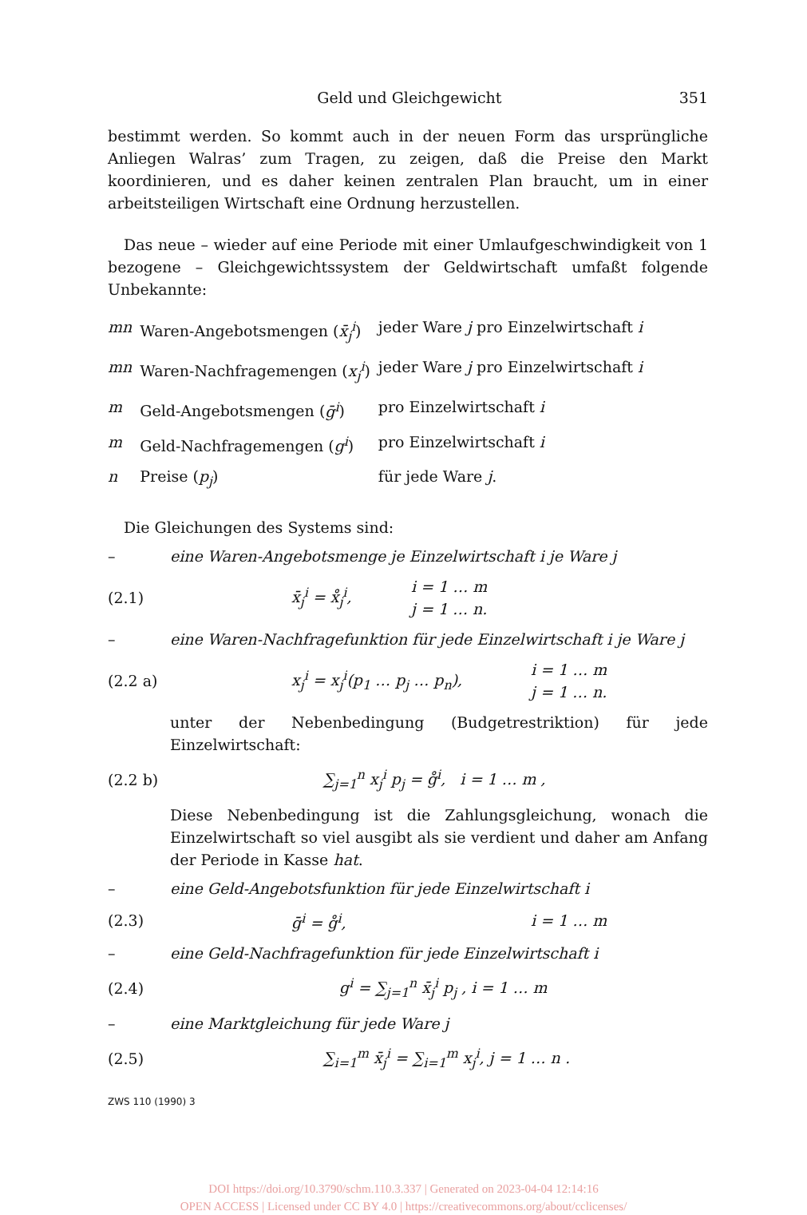Geld und Gleichgewicht 351
bestimmt werden. So kommt auch in der neuen Form das ursprüngliche Anliegen Walras’ zum Tragen, zu zeigen, daß die Preise den Markt koordinieren, und es daher keinen zentralen Plan braucht, um in einer arbeitsteiligen Wirtschaft eine Ordnung herzustellen.
Das neue – wieder auf eine Periode mit einer Umlaufgeschwindigkeit von 1 bezogene – Gleichgewichtssystem der Geldwirtschaft umfaßt folgende Unbekannte:
| mn | Waren-Angebotsmengen ( x̄<sub>j</sub><sup>i</sup> ) | jeder Ware j pro Einzelwirtschaft i |
| mn | Waren-Nachfragemengen ( x<sub>j</sub><sup>i</sup> ) | jeder Ware j pro Einzelwirtschaft i |
| m | Geld-Angebotsmengen ( ḡ<sup>i</sup> ) | pro Einzelwirtschaft i |
| m | Geld-Nachfragemengen ( g<sup>i</sup> ) | pro Einzelwirtschaft i |
| n | Preise ( p<sub>j</sub> ) | für jede Ware j . |
Die Gleichungen des Systems sind:
– eine Waren-Angebotsmenge je Einzelwirtschaft i je Ware j
(2.1) x̄<sub>j</sub><sup>i</sup> = x̊<sub>j</sub><sup>i</sup>, i = 1 … m
j = 1 … n.
– eine Waren-Nachfragefunktion für jede Einzelwirtschaft i je Ware j
(2.2 a) x<sub>j</sub><sup>i</sup> = x<sub>j</sub><sup>i</sup>(p<sub>1</sub> … p<sub>j</sub> … p<sub>n</sub>), i = 1 … m
j = 1 … n.
unter der Nebenbedingung (Budgetrestriktion) für jede Einzelwirtschaft:
(2.2 b) ∑<sub>j=1</sub><sup>n</sup> x<sub>j</sub><sup>i</sup> p<sub>j</sub> = g̊<sup>i</sup>, i = 1 … m ,
Diese Nebenbedingung ist die Zahlungsgleichung, wonach die Einzelwirtschaft so viel ausgibt als sie verdient und daher am Anfang der Periode in Kasse hat.
– eine Geld-Angebotsfunktion für jede Einzelwirtschaft i
(2.3) ḡ<sup>i</sup> = g̊<sup>i</sup>, i = 1 … m
– eine Geld-Nachfragefunktion für jede Einzelwirtschaft i
(2.4) g<sup>i</sup> = ∑<sub>j=1</sub><sup>n</sup> x̄<sub>j</sub><sup>i</sup> p<sub>j</sub> , i = 1 … m
– eine Marktgleichung für jede Ware j
(2.5) ∑<sub>i=1</sub><sup>m</sup> x̄<sub>j</sub><sup>i</sup> = ∑<sub>i=1</sub><sup>m</sup> x<sub>j</sub><sup>i</sup>, j = 1 … n .
ZWS 110 (1990) 3
DOI https://doi.org/10.3790/schm.110.3.337 | Generated on 2023-04-04 12:14:16
OPEN ACCESS | Licensed under CC BY 4.0 | https://creativecommons.org/about/cclicenses/